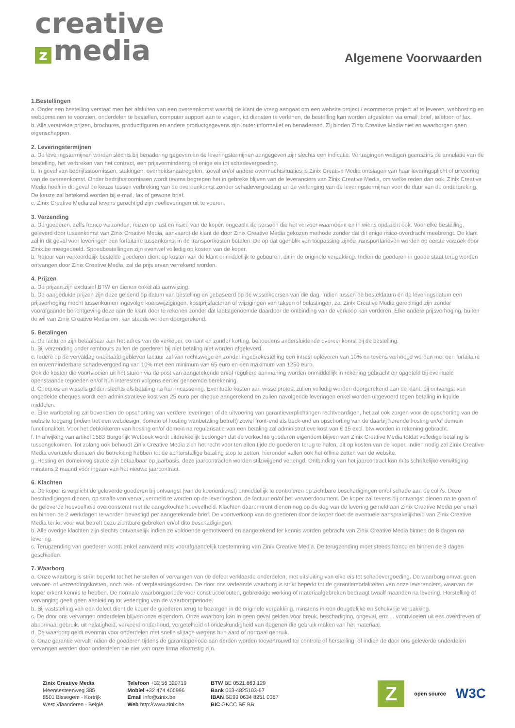creative
zmedia
Algemene Voorwaarden
1.Bestellingen
a. Onder een bestelling verstaat men het afsluiten van een overeenkomst waarbij de klant de vraag aangaat om een website project / ecommerce project af te leveren, webhosting en webdomeinen te voorzien, onderdelen te bestellen, computer support aan te vragen, ict diensten te verlenen, de bestelling kan worden afgesloten via email, brief, telefoon of fax.
b. Alle verstrekte prijzen, brochures, productfiguren en andere productgegevens zijn louter informatief en benaderend. Zij binden Zinix Creative Media niet en waarborgen geen eigenschappen.
2. Leveringstermijnen
a. De leveringstermijnen worden slechts bij benadering gegeven en de leveringstermijnen aangegeven zijn slechts een indicatie. Vertragingen wettigen geenszins de annulatie van de bestelling, het verbreken van het contract, een prijsvermindering of enige eis tot schadevergoeding.
b. In geval van bedrijfsstoornissen, stakingen, overheidsmaatregelen, toeval en/of andere overmachtsituaties is Zinix Creative Media ontslagen van haar leveringsplicht of uitvoering van de overeenkomst. Onder bedrijfsstoornissen wordt tevens begrepen het in gebreke blijven van de leveranciers van Zinix Creative Media, om welke reden dan ook. Zinix Creative Media heeft in dit geval de keuze tussen verbreking van de overeenkomst zonder schadevergoeding en de verlenging van de leveringstermijnen voor de duur van de onderbreking. De keuze zal betekend worden bij e-mail, fax of gewone brief.
c. Zinix Creative Media zal tevens gerechtigd zijn deelleveringen uit te voeren.
3. Verzending
a. De goederen, zelfs franco verzonden, reizen op last en risico van de koper, ongeacht de persoon die het vervoer waarneemt en in wiens opdracht ook. Voor elke bestelling, geleverd door tussenkomst van Zinix Creative Media, aanvaardt de klant de door Zinix Creative Media gekozen methode zonder dat dit enige risico-overdracht meebrengt. De klant zal in dit geval voor leveringen een forfaitaire tussenkomst in de transportkosten betalen. De op dat ogenblik van toepassing zijnde transporttarieven worden op eerste verzoek door Zinix.be meegedeeld. Spoedbestellingen zijn evenwel volledig op kosten van de koper.
b. Retour van verkeerdelijk bestelde goederen dient op kosten van de klant onmiddellijk te gebeuren, dit in de originele verpakking. Indien de goederen in goede staat terug worden ontvangen door Zinix Creative Media, zal de prijs ervan verrekend worden.
4. Prijzen
a. De prijzen zijn exclusief BTW en dienen enkel als aanwijzing.
b. De aangeduide prijzen zijn deze geldend op datum van bestelling en gebaseerd op de wisselkoersen van die dag. Indien tussen de besteldatum en de leveringsdatum een prijsverhoging mocht tussenkomen ingevolge koerswijzigingen, kostprijsfactoren of wijzigingen van taksen of belastingen, zal Zinix Creative Media gerechtigd zijn zonder voorafgaande berichtgeving deze aan de klant door te rekenen zonder dat laatstgenoemde daardoor de ontbinding van de verkoop kan vorderen. Elke andere prijsverhoging, buiten de wil van Zinix Creative Media om, kan steeds worden doorgerekend.
5. Betalingen
a. De facturen zijn betaalbaar aan het adres van de verkoper, contant en zonder korting, behoudens andersluidende overeenkomst bij de bestelling.
b. Bij verzending onder rembours zullen de goederen bij niet betaling niet worden afgeleverd.
c. Iedere op de vervaldag onbetaald gebleven factuur zal van rechtswege en zonder ingebrekestelling een intrest opleveren van 10% en tevens verhoogd worden met een forfaitaire en onverminderbare schadevergoeding van 10% met een minimum van 65 euro en een maximum van 1250 euro.
Ook de kosten die voortvloeien uit het sturen via de post van aangetekende en/of reguliere aanmaning worden onmiddellijk in rekening gebracht en opgeteld bij eventuele openstaande tegoeden en/of hun interesten volgens eerder genoemde berekening.
d. Cheques en wissels gelden slechts als betaling na hun incassering. Eventuele kosten van wisselprotest zullen volledig worden doorgerekend aan de klant; bij ontvangst van ongedekte cheques wordt een administratieve kost van 25 euro per cheque aangerekend en zullen navolgende leveringen enkel worden uitgevoerd tegen betaling in liquide middelen.
e. Elke wanbetaling zal bovendien de opschorting van verdere leveringen of de uitvoering van garantieverplichtingen rechtvaardigen, het zal ook zorgen voor de opschorting van de website toegang (indien het een webdesign, domein of hosting wanbetaling betreft) zowel front-end als back-end en opschorting van de daarbij horende hosting en/of domein functionaliteit. Voor het deblokkeren van hosting en/of domein na regularisatie van een betaling zal administratieve kost van € 15 excl. btw worden in rekening gebracht.
f. In afwijking van artikel 1583 Burgerlijk Wetboek wordt uitdrukkelijk bedongen dat de verkochte goederen eigendom blijven van Zinix Creative Media totdat volledige betaling is tussengekomen. Tot zolang ook behoudt Zinix Creative Media zich het recht voor ten allen tijde de goederen terug te halen, dit op kosten van de koper. Indien nodig zal Zinix Creative Media eventuele diensten die betrekking hebben tot de achterstallige betaling stop te zetten, hieronder vallen ook het offline zetten van de website.
g. Hosting en domeinregistratie zijn betaalbaar op jaarbasis, deze jaarcontracten worden stilzwijgend verlengd. Ontbinding van het jaarcontract kan mits schriftelijke verwittiging minstens 2 maand vóór ingaan van het nieuwe jaarcontract.
6. Klachten
a. De koper is verplicht de geleverde goederen bij ontvangst (van de koerierdienst) onmiddellijk te controleren op zichtbare beschadigingen en/of schade aan de colli's. Deze beschadigingen dienen, op straffe van verval, vermeld te worden op de leveringsbon, de factuur en/of het vervoerdocument. De koper zal tevens bij ontvangst dienen na te gaan of de geleverde hoeveelheid overeenstemt met de aangekochte hoeveelheid. Klachten daaromtrent dienen nog op de dag van de levering gemeld aan Zinix Creative Media per email en binnen de 2 werkdagen te worden bevestigd per aangetekende brief. De voortverkoop van de goederen door de koper doet de eventuele aansprakelijkheid van Zinix Creative Media teniet voor wat betreft deze zichtbare gebreken en/of dito beschadigingen.
b. Alle overige klachten zijn slechts ontvankelijk indien ze voldoende gemotiveerd en aangetekend ter kennis worden gebracht van Zinix Creative Media binnen de 8 dagen na levering.
c. Terugzending van goederen wordt enkel aanvaard mits voorafgaandelijk toestemming van Zinix Creative Media. De terugzending moet steeds franco en binnen de 8 dagen geschieden.
7. Waarborg
a. Onze waarborg is strikt beperkt tot het herstellen of vervangen van de defect verklaarde onderdelen, met uitsluiting van elke eis tot schadevergoeding. De waarborg omvat geen vervoer- of verzendingskosten, noch reis- of verplaatsingskosten. De door ons verleende waarborg is strikt beperkt tot de garantiemodaliteiten van onze leveranciers, waarvan de koper erkent kennis te hebben. De normale waarborgperiode voor constructiefouten, gebrekkige werking of materiaalgebreken bedraagt twaalf maanden na levering. Herstelling of vervanging geeft geen aanleiding tot verlenging van de waarborgperiode.
b. Bij vaststelling van een defect dient de koper de goederen terug te bezorgen in de originele verpakking, minstens in een deugdelijke en schokvrije verpakking.
c. De door ons vervangen onderdelen blijven onze eigendom. Onze waarborg kan in geen geval gelden voor breuk, beschadiging, ongeval, enz ... voortvloeien uit een overdreven of abnormaal gebruik, uit nalatigheid, verkeerd onderhoud, vergetelheid of ondeskundigheid van degenen die gebruik maken van het materiaal.
d. De waarborg geldt evenmin voor onderdelen met snelle slijtage wegens hun aard of normaal gebruik.
e. Onze garantie vervalt indien de goederen tijdens de garantieperiode aan derden worden toevertrouwd ter controle of herstelling, of indien de door ons geleverde onderdelen vervangen werden door onderdelen die niet van onze firma afkomstig zijn.
Zinix Creative Media
Meensesteenweg 385
8501 Bissegem - Kortrijk
West Vlaanderen - België
Telefoon +32 56 320719
Mobiel +32 474 406996
Email info@zinix.be
Web http://www.zinix.be
BTW BE 0521.663.129
Bank 063-4825103-67
IBAN BE93 0634 8251 0367
BIC GKCC BE BB
Z
open source
W3C